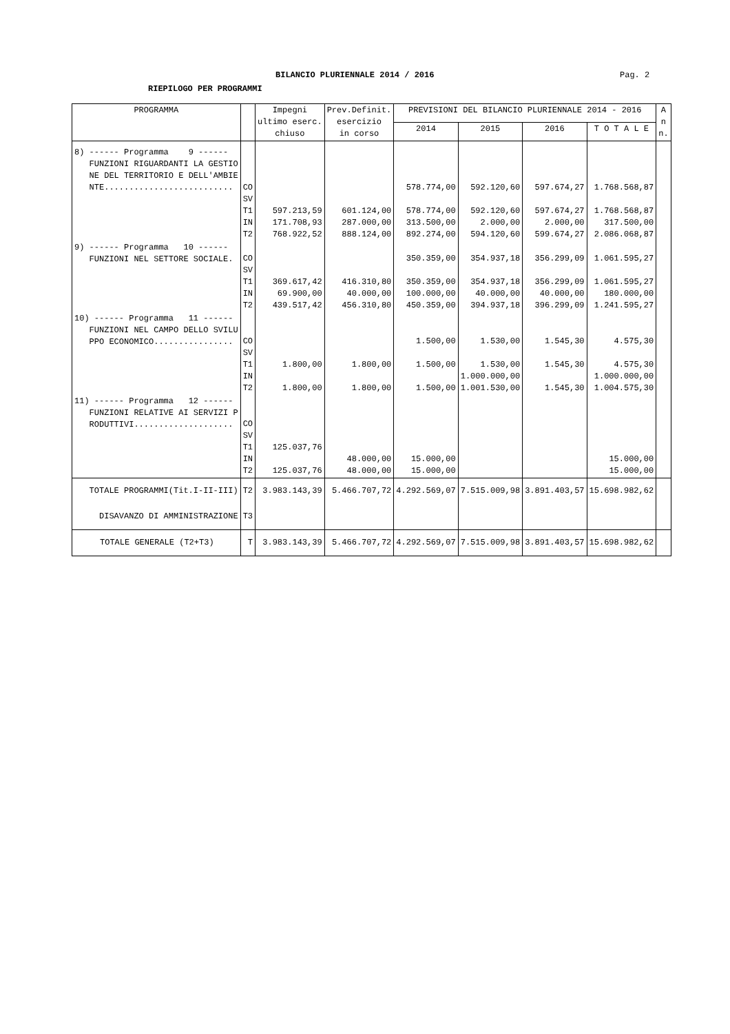BILANCIO PLURIENNALE 2014 / 2016 Pag. 2
RIEPILOGO PER PROGRAMMI
| PROGRAMMA | | Impegni ultimo eserc. chiuso | Prev.Definit. esercizio in corso | PREVISIONI DEL BILANCIO PLURIENNALE 2014 - 2016 | | | | A n n. |
| --- | --- | --- | --- | --- | --- | --- | --- | --- |
| | | | | 2014 | 2015 | 2016 | T O T A L E | |
| 8) ------ Programma 9 ------ FUNZIONI RIGUARDANTI LA GESTIO NE DEL TERRITORIO E DELL'AMBIE NTE.......................... | CO SV T1 IN T2 | 597.213,59 171.708,93 768.922,52 | 601.124,00 287.000,00 888.124,00 | 578.774,00 578.774,00 313.500,00 892.274,00 | 592.120,60 592.120,60 2.000,00 594.120,60 | 597.674,27 597.674,27 2.000,00 599.674,27 | 1.768.568,87 1.768.568,87 317.500,00 2.086.068,87 | |
| 9) ------ Programma 10 ------ FUNZIONI NEL SETTORE SOCIALE. | CO SV T1 IN T2 | 369.617,42 69.900,00 439.517,42 | 416.310,80 40.000,00 456.310,80 | 350.359,00 350.359,00 100.000,00 450.359,00 | 354.937,18 354.937,18 40.000,00 394.937,18 | 356.299,09 356.299,09 40.000,00 396.299,09 | 1.061.595,27 1.061.595,27 180.000,00 1.241.595,27 | |
| 10) ------ Programma 11 ------ FUNZIONI NEL CAMPO DELLO SVILU PPO ECONOMICO................ | CO SV T1 IN T2 | 1.800,00 1.800,00 | 1.800,00 1.800,00 | 1.500,00 1.500,00 1.500,00 | 1.530,00 1.530,00 1.000.000,00 1.001.530,00 | 1.545,30 1.545,30 1.545,30 | 4.575,30 4.575,30 1.000.000,00 1.004.575,30 | |
| 11) ------ Programma 12 ------ FUNZIONI RELATIVE AI SERVIZI P RODUTTIVI.................... | CO SV T1 IN T2 | 125.037,76 125.037,76 | 48.000,00 48.000,00 | 15.000,00 15.000,00 | | | 15.000,00 15.000,00 | |
| TOTALE PROGRAMMI(Tit.I-II-III) | T2 | 3.983.143,39 | 5.466.707,72 | 4.292.569,07 | 7.515.009,98 | 3.891.403,57 | 15.698.982,62 | |
| DISAVANZO DI AMMINISTRAZIONE | T3 | | | | | | | |
| TOTALE GENERALE (T2+T3) | T | 3.983.143,39 | 5.466.707,72 | 4.292.569,07 | 7.515.009,98 | 3.891.403,57 | 15.698.982,62 | |